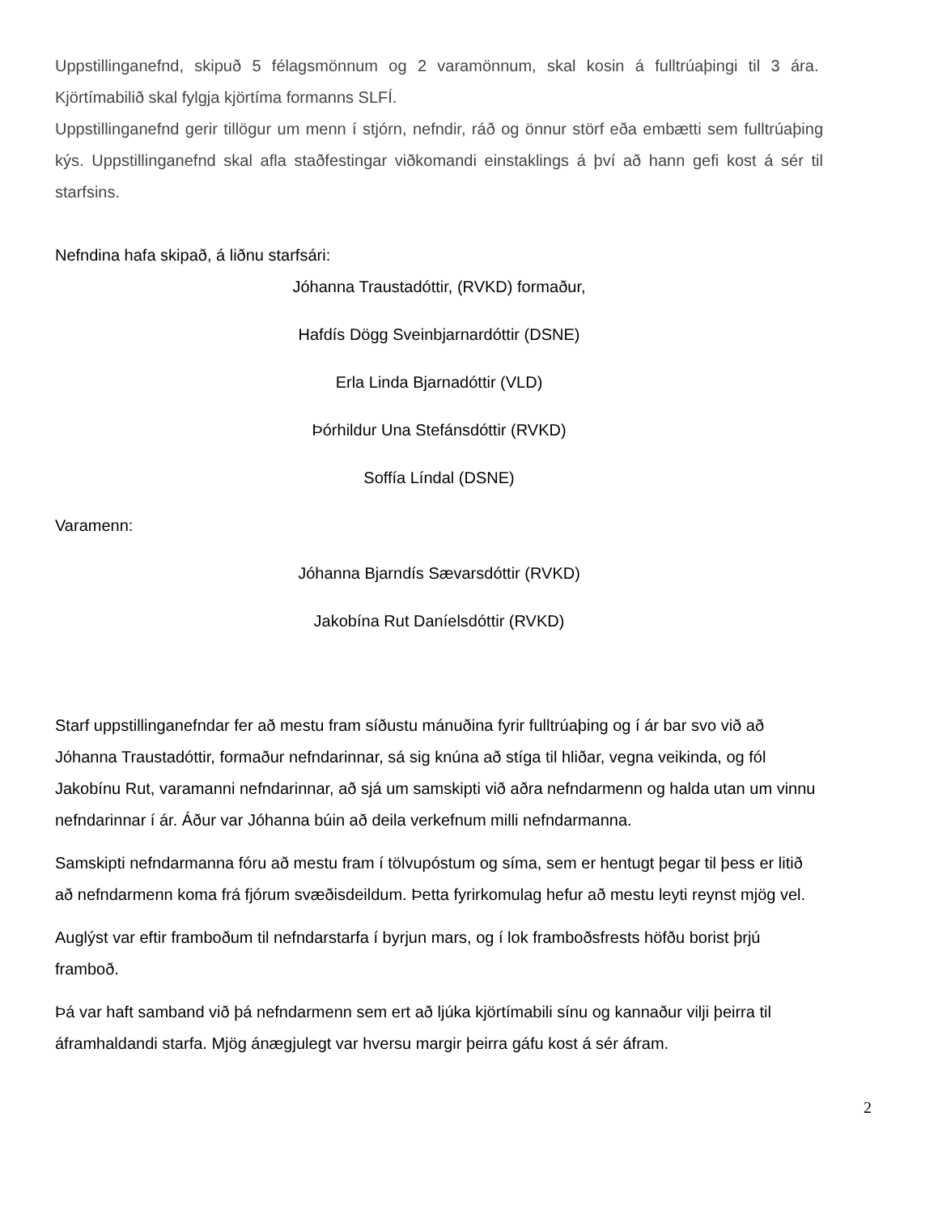Uppstillinganefnd, skipuð 5 félagsmönnum og 2 varamönnum, skal kosin á fulltrúaþingi til 3 ára. Kjörtímabilið skal fylgja kjörtíma formanns SLFÍ.
Uppstillinganefnd gerir tillögur um menn í stjórn, nefndir, ráð og önnur störf eða embætti sem fulltrúaþing kýs. Uppstillinganefnd skal afla staðfestingar viðkomandi einstaklings á því að hann gefi kost á sér til starfsins.
Nefndina hafa skipað, á liðnu starfsári:
Jóhanna Traustadóttir, (RVKD) formaður,
Hafdís Dögg Sveinbjarnardóttir (DSNE)
Erla Linda Bjarnadóttir (VLD)
Þórhildur Una Stefánsdóttir (RVKD)
Soffía Líndal (DSNE)
Varamenn:
Jóhanna Bjarndís Sævarsdóttir (RVKD)
Jakobína Rut Daníelsdóttir (RVKD)
Starf uppstillinganefndar fer að mestu fram síðustu mánuðina fyrir fulltrúaþing og í ár bar svo við að Jóhanna Traustadóttir, formaður nefndarinnar, sá sig knúna að stíga til hliðar, vegna veikinda, og fól Jakobínu Rut, varamanni nefndarinnar, að sjá um samskipti við aðra nefndarmenn og halda utan um vinnu nefndarinnar í ár. Áður var Jóhanna búin að deila verkefnum milli nefndarmanna.
Samskipti nefndarmanna fóru að mestu fram í tölvupóstum og síma, sem er hentugt þegar til þess er litið að nefndarmenn koma frá fjórum svæðisdeildum. Þetta fyrirkomulag hefur að mestu leyti reynst mjög vel.
Auglýst var eftir framboðum til nefndarstarfa í byrjun mars, og í lok framboðsfrests höfðu borist þrjú framboð.
Þá var haft samband við þá nefndarmenn sem ert að ljúka kjörtímabili sínu og kannaður vilji þeirra til áframhaldandi starfa. Mjög ánægjulegt var hversu margir þeirra gáfu kost á sér áfram.
2